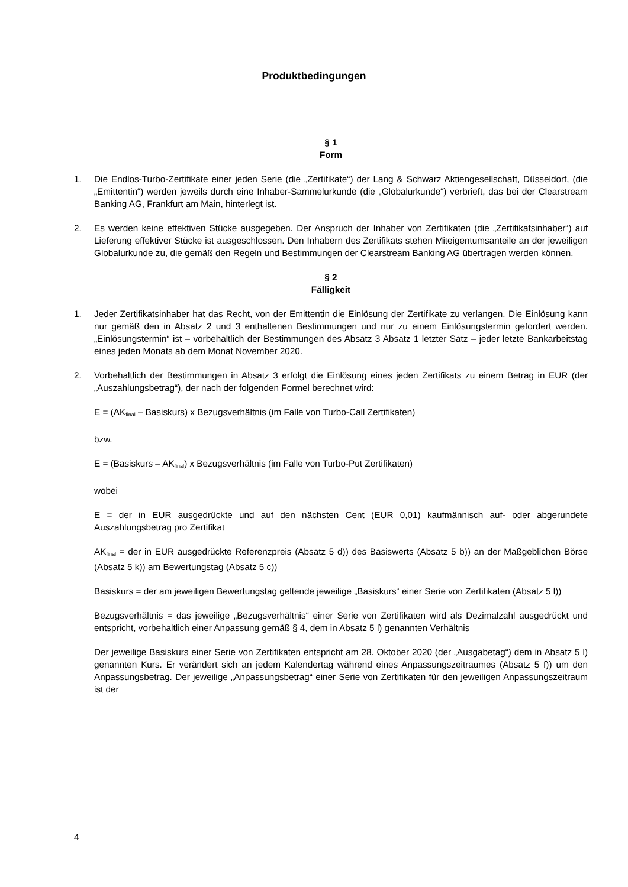Produktbedingungen
§ 1
Form
1. Die Endlos-Turbo-Zertifikate einer jeden Serie (die „Zertifikate“) der Lang & Schwarz Aktiengesellschaft, Düsseldorf, (die „Emittentin“) werden jeweils durch eine Inhaber-Sammelurkunde (die „Globalurkunde“) verbrieft, das bei der Clearstream Banking AG, Frankfurt am Main, hinterlegt ist.
2. Es werden keine effektiven Stücke ausgegeben. Der Anspruch der Inhaber von Zertifikaten (die „Zertifikatsinhaber“) auf Lieferung effektiver Stücke ist ausgeschlossen. Den Inhabern des Zertifikats stehen Miteigentumsanteile an der jeweiligen Globalurkunde zu, die gemäß den Regeln und Bestimmungen der Clearstream Banking AG übertragen werden können.
§ 2
Fälligkeit
1. Jeder Zertifikatsinhaber hat das Recht, von der Emittentin die Einlösung der Zertifikate zu verlangen. Die Einlösung kann nur gemäß den in Absatz 2 und 3 enthaltenen Bestimmungen und nur zu einem Einlösungstermin gefordert werden. „Einlösungstermin“ ist – vorbehaltlich der Bestimmungen des Absatz 3 Absatz 1 letzter Satz – jeder letzte Bankarbeitstag eines jeden Monats ab dem Monat November 2020.
2. Vorbehaltlich der Bestimmungen in Absatz 3 erfolgt die Einlösung eines jeden Zertifikats zu einem Betrag in EUR (der „Auszahlungsbetrag“), der nach der folgenden Formel berechnet wird:
E = (AK<sub>final</sub> – Basiskurs) x Bezugsverhältnis (im Falle von Turbo-Call Zertifikaten)
bzw.
E = (Basiskurs – AK<sub>final</sub>) x Bezugsverhältnis (im Falle von Turbo-Put Zertifikaten)
wobei
E = der in EUR ausgedrückte und auf den nächsten Cent (EUR 0,01) kaufmännisch auf- oder abgerundete Auszahlungsbetrag pro Zertifikat
AK<sub>final</sub> = der in EUR ausgedrückte Referenzpreis (Absatz 5 d)) des Basiswerts (Absatz 5 b)) an der Maßgeblichen Börse (Absatz 5 k)) am Bewertungstag (Absatz 5 c))
Basiskurs = der am jeweiligen Bewertungstag geltende jeweilige „Basiskurs“ einer Serie von Zertifikaten (Absatz 5 l))
Bezugsverhältnis = das jeweilige „Bezugsverhältnis“ einer Serie von Zertifikaten wird als Dezimalzahl ausgedrückt und entspricht, vorbehaltlich einer Anpassung gemäß § 4, dem in Absatz 5 l) genannten Verhältnis
Der jeweilige Basiskurs einer Serie von Zertifikaten entspricht am 28. Oktober 2020 (der „Ausgabetag“) dem in Absatz 5 l) genannten Kurs. Er verändert sich an jedem Kalendertag während eines Anpassungszeitraumes (Absatz 5 f)) um den Anpassungsbetrag. Der jeweilige „Anpassungsbetrag“ einer Serie von Zertifikaten für den jeweiligen Anpassungszeitraum ist der
4